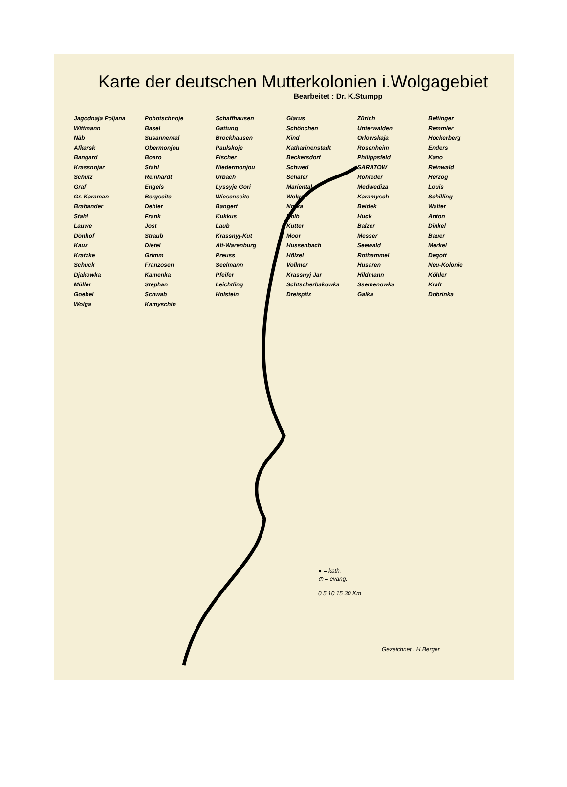Karte der deutschen Mutterkolonien i.Wolgagebiet
Bearbeitet : Dr. K.Stumpp
Jagodnaja Poljana Pobotschnoje Schaffhausen Glarus Zürich Beltinger Wittmann Basel Gattung Schönchen Unterwalden Remmler Näb Susannental Brockhausen Kind Orlowskaja Hockerberg Afkarsk Obermonjou Paulskoje Katharinenstadt Rosenheim Enders Bangard Boaro Fischer Beckersdorf Philippsfeld Kano Krassnojar Stahl Niedermonjou Schwed SARATOW Reinwald Schulz Reinhardt Urbach Schäfer Rohleder Herzog Graf Engels Lyssyje Gori Mariental Medwediza Louis Gr. Karaman Bergseite Wiesenseite Wolga Karamysch Schilling Brabander Dehler Bangert Norka Beidek Walter Stahl Frank Kukkus Kolb Huck Anton Lauwe Jost Laub Kutter Balzer Dinkel Dönhof Straub Krassnyj-Kut Moor Messer Bauer Kauz Dietel Alt-Warenburg Hussenbach Seewald Merkel Kratzke Grimm Preuss Hölzel Rothammel Degott Schuck Franzosen Seelmann Vollmer Husaren Neu-Kolonie Djakowka Kamenka Pfeifer Krassnyj Jar Hildmann Köhler Müller Stephan Leichtling Schtscherbakowka Ssemenowka Kraft Goebel Schwab Holstein Dreispitz Galka Dobrinka Wolga Kamyschin
● = kath.
⦶ = evang.
0 5 10 15 30 Km
Gezeichnet : H.Berger